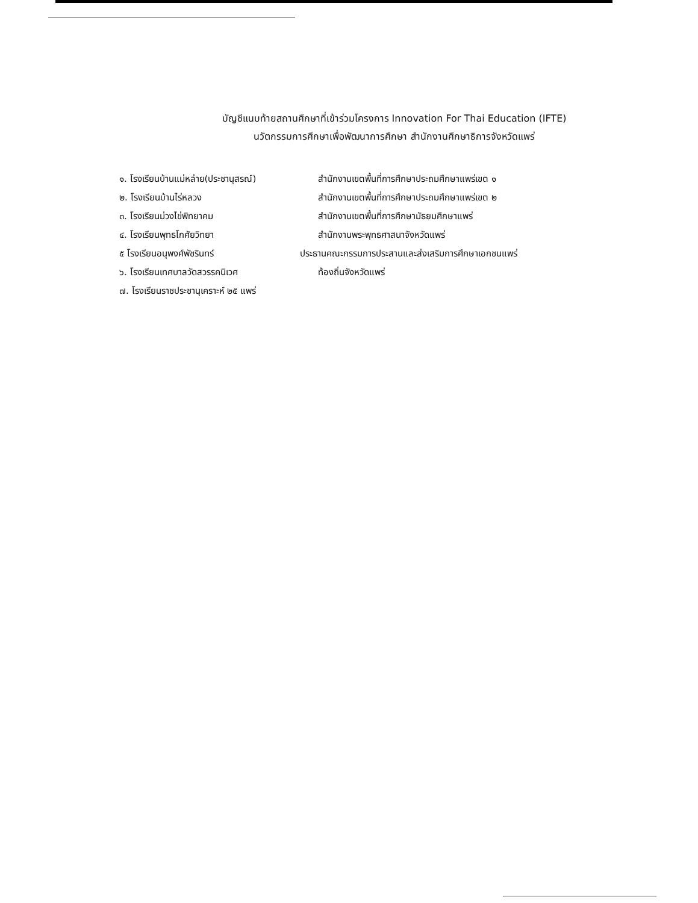บัญชีแนบท้ายสถานศึกษาที่เข้าร่วมโครงการ Innovation For Thai Education (IFTE)
นวัตกรรมการศึกษาเพื่อพัฒนาการศึกษา สำนักงานศึกษาธิการจังหวัดแพร่
๑. โรงเรียนบ้านแม่หล่าย(ประชานุสรณ์)
สำนักงานเขตพื้นที่การศึกษาประถมศึกษาแพร่เขต ๑
๒. โรงเรียนบ้านไร่หลวง
สำนักงานเขตพื้นที่การศึกษาประถมศึกษาแพร่เขต ๒
๓. โรงเรียนม่วงไข่พิทยาคม
สำนักงานเขตพื้นที่การศึกษามัธยมศึกษาแพร่
๔. โรงเรียนพุทธโกศัยวิทยา
สำนักงานพระพุทธศาสนาจังหวัดแพร่
๕ โรงเรียนอนุพงศ์พัชรินทร์
ประธานคณะกรรมการประสานและส่งเสริมการศึกษาเอกชนแพร่
๖. โรงเรียนเทศบาลวัดสวรรคนิเวศ
ท้องถิ่นจังหวัดแพร่
๗. โรงเรียนราชประชานุเคราะห์ ๒๕ แพร่